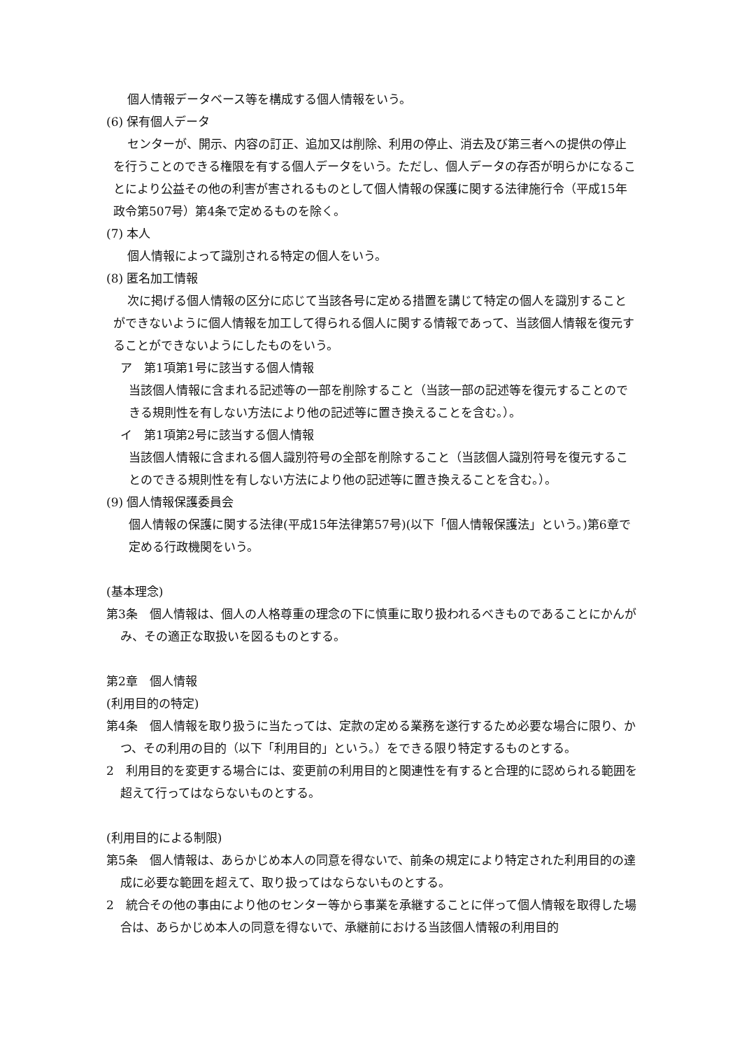個人情報データベース等を構成する個人情報をいう。
(6) 保有個人データ
センターが、開示、内容の訂正、追加又は削除、利用の停止、消去及び第三者への提供の停止を行うことのできる権限を有する個人データをいう。ただし、個人データの存否が明らかになることにより公益その他の利害が害されるものとして個人情報の保護に関する法律施行令（平成15年政令第507号）第4条で定めるものを除く。
(7) 本人
個人情報によって識別される特定の個人をいう。
(8) 匿名加工情報
次に掲げる個人情報の区分に応じて当該各号に定める措置を講じて特定の個人を識別することができないように個人情報を加工して得られる個人に関する情報であって、当該個人情報を復元することができないようにしたものをいう。
ア　第1項第1号に該当する個人情報
当該個人情報に含まれる記述等の一部を削除すること（当該一部の記述等を復元することのできる規則性を有しない方法により他の記述等に置き換えることを含む。）。
イ　第1項第2号に該当する個人情報
当該個人情報に含まれる個人識別符号の全部を削除すること（当該個人識別符号を復元することのできる規則性を有しない方法により他の記述等に置き換えることを含む。）。
(9) 個人情報保護委員会
個人情報の保護に関する法律(平成15年法律第57号)(以下「個人情報保護法」という。)第6章で定める行政機関をいう。
(基本理念)
第3条　個人情報は、個人の人格尊重の理念の下に慎重に取り扱われるべきものであることにかんがみ、その適正な取扱いを図るものとする。
第2章　個人情報
(利用目的の特定)
第4条　個人情報を取り扱うに当たっては、定款の定める業務を遂行するため必要な場合に限り、かつ、その利用の目的（以下「利用目的」という。）をできる限り特定するものとする。
2　利用目的を変更する場合には、変更前の利用目的と関連性を有すると合理的に認められる範囲を超えて行ってはならないものとする。
(利用目的による制限)
第5条　個人情報は、あらかじめ本人の同意を得ないで、前条の規定により特定された利用目的の達成に必要な範囲を超えて、取り扱ってはならないものとする。
2　統合その他の事由により他のセンター等から事業を承継することに伴って個人情報を取得した場合は、あらかじめ本人の同意を得ないで、承継前における当該個人情報の利用目的